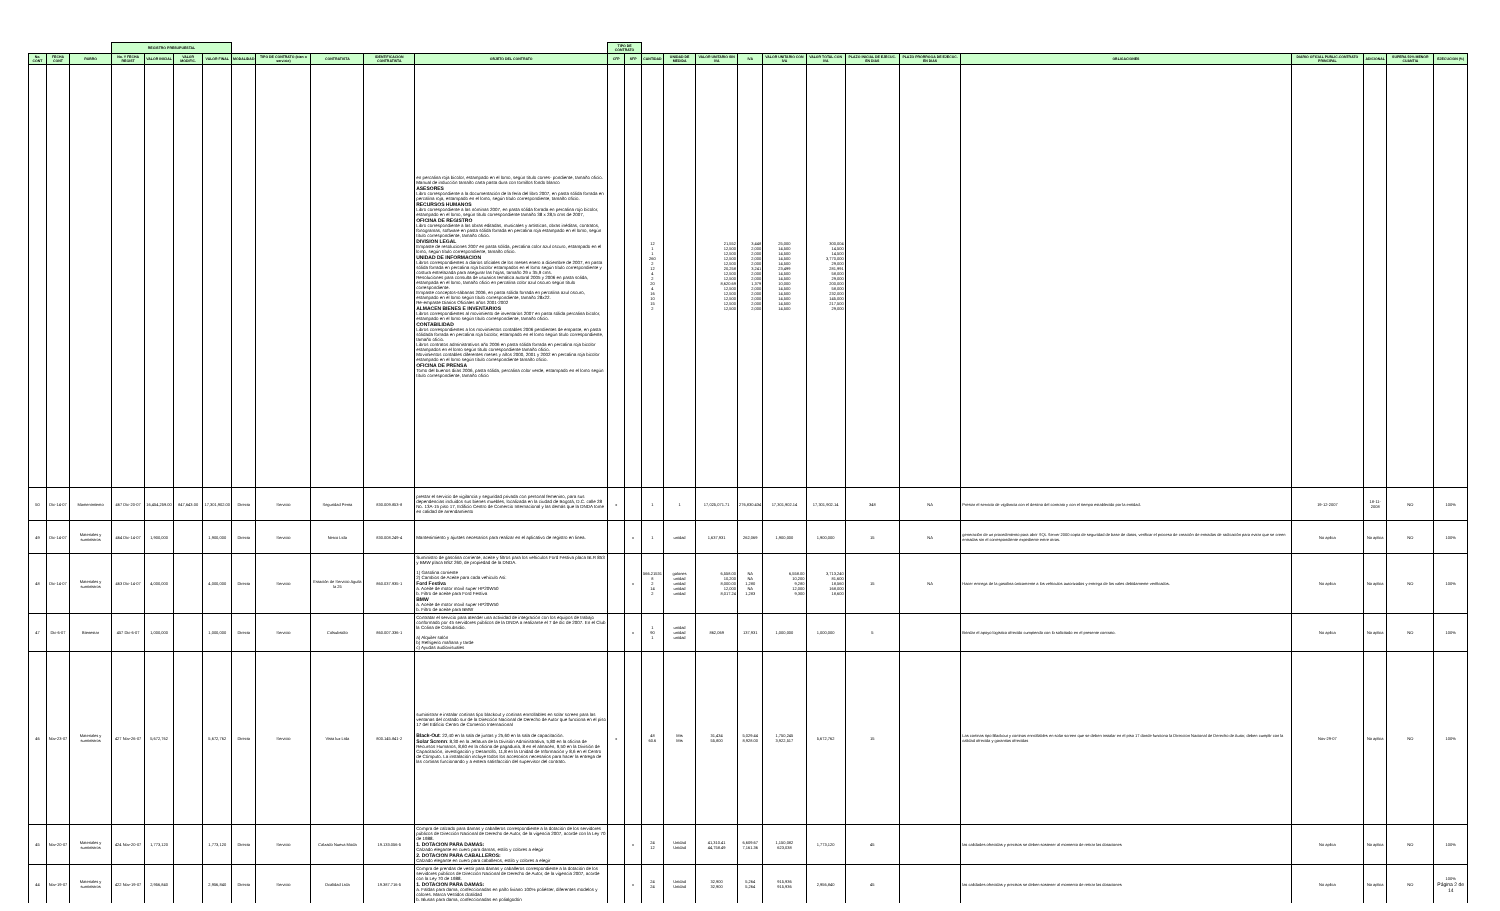| | | | REGISTRO PRESUPUESTAL | | | | | | | | | TIPO DE CONTRATO | | | | | | | | | | | | | | |
| --- | --- | --- | --- | --- | --- | --- | --- | --- | --- | --- | --- | --- | --- | --- | --- | --- | --- | --- | --- | --- | --- | --- | --- | --- | --- | --- |
| No. CONT | FECHA CONT | RUBRO | No. Y FECHA REGIST | VALOR INICIAL | VALOR MODIFIC. | VALOR FINAL | MODALIDAD | TIPO DE CONTRATO (bien o servicio) | CONTRATISTA | IDENTIFICACION CONTRATISTA | OBJETO DEL CONTRATO | CFP | SFP | CANTIDAD | UNIDAD DE MEDIDA | VALOR UNITARIO SIN IVA | IVA | VALOR UNITARIO CON IVA | VALOR TOTAL CON IVA | PLAZO INICIAL DE EJECUC. EN DIAS | PLAZO PRORROGA DE EJECUC. EN DIAS | OBLIGACIONES | DIARIO OFICIAL PUBLIC.CONTRATO PRINCIPAL | ADICIONAL | SUPERA 50% MENOR CUANTIA | EJECUCION (%) |
| | | | | | | | | | | | en percalina roja bicolor, estampado en el lomo, según título corres- pondiente, tamaño oficio. Manual de inducción tamaño carta pasta dura con tornillos fondo blanco ASESORES Libro correspondiente a la documentación de la feria del libro 2007, en pasta sólida forrada en percalina roja, estampado en el lomo, según título correspondiente, tamaño oficio. RECURSOS HUMANOS Libro correspondiente a las nóminas 2007, en pasta sólida forrada en percalina rojo bicolor, estampado en el lomo, según título correspondiente tamaño 38 x 28,5 cms de 2007, OFICINA DE REGISTRO Libro correspondiente a las obras editadas, musicales y artísticas, obras inéditas, contratos, fonogramas, software en pasta sólida forrada en percalina roja estampado en el lomo, según título correspondiente, tamaño oficio. DIVISION LEGAL Empaste de resoluciones 2007 en pasta sólida, percalina color azul oscuro, estampado en el lomo, según título correspondiente, tamaño oficio. UNIDAD DE INFORMACION Libros correspondientes a diarios oficiales de los meses enero a diciembre de 2007, en pasta sólida forrada en percalina roja bicolor estampados en el lomo según título correspondiente y costura entrelazada para asegurar las hojas, tamaño 29 x 35,9 cms. Resoluciones para consulta de usuarios temática autoral 2005 y 2006 en pasta solida, estampada en el lomo, tamaño oficio en percalina color azul oscuro según título correspondiente. Empaste conceptos-sábanas 2006, en pasta sólida forrada en percalina azul oscuro, estampado en el lomo según título correspondiente, tamaño 28x22. Re-empaste Diarios Oficiales años 2001-2002 ALMACEN BIENES E INVENTARIOS Libros correspondientes al movimiento de inventarios 2007 en pasta sólida percalina bicolor, estampado en el lomo según título correspondiente, tamaño oficio. CONTABILIDAD Libros correspondientes a los movimientos contables 2006 pendientes de empaste, en pasta sólidada forrada en percalina roja bicolor, estampado en el lomo según título correspondiente, tamaño oficio. Libros contratos administrativos año 2006 en pasta sólida forrada en percalina roja bicolor estampados en el lomo según título correspondiente tamaño oficio. Movimientos contables diferentes meses y años 2000, 2001 y 2002 en percalina roja bicolor estampado en el lomo según título correspondiente tamaño oficio. OFICINA DE PRENSA Tomo del buenos diías 2006, pasta sólida, percalina color verde, estampado en el lomo según título correspondiente, tamaño oficio | | | 12 1 1 260 2 12 4 2 20 4 16 10 15 2 | | 21,552 12,500 12,500 12,500 12,500 20,258 12,500 12,500 8,620.69 12,500 12,500 12,500 12,500 12,500 | 3,448 2,000 2,000 2,000 2,000 3,241 2,000 2,000 1,379 2,000 2,000 2,000 2,000 2,000 | 25,000 14,500 14,500 14,500 14,500 23,499 14,500 14,500 10,000 14,500 14,500 14,500 14,500 14,500 | 300,004 14,500 14,500 3,770,000 29,000 281,991 58,000 29,000 200,000 58,000 232,000 145,000 217,500 29,000 | | | | | | | |
| 50 | Dic-14-07 | Mantenimiento | 467 Dic-20-07 | 16,454,259.00 | 847,643.00 | 17,301,902.00 | Directa | Servicio | Seguridad Penta | 830.009.853-8 | prestar el servicio de vigilancia y seguridad privada con personal femenino, para sus dependencias incluidos sus bienes muebles, localizada en la ciudad de Bogotá, D.C. calle 28 No. 13A-15 piso 17, Edificio Centro de Comercio Internacional y las demás que la DNDA tome en calidad de arrendamiento | x | | 1 | 1 | 17,025,071.71 | 276,830.434 | 17,301,902.14 | 17,301,902.14 | 348 | NA | Prestar el servicio de vigilancia con el destino del contrato y con el tiempo establecido por la entidad. | 19-12-2007 | 18-11-2008 | NO | 100% |
| 49 | Dic-14-07 | Materiales y suministros | 464 Dic-14-07 | 1,900,000 | | 1,900,000 | Directa | Servicio | Netco Ltda | 830.008.249-4 | Mantenimiento y ajustes necesarios para realizar en el aplicativo de registro en linea. | | x | 1 | unidad | 1,637,931 | 262,069 | 1,900,000 | 1,900,000 | 15 | NA | generación de un procedimiento para abrir SQL Server 2000 copia de seguridad de base de datos, verificar el proceso de creación de entradas de radicación para evirar que se creen entradas sin el correspondiente expediente entre otras. | No aplica | No aplica | NO | 100% |
| 48 | Dic-14-07 | Materiales y suministros | 463 Dic-14-07 | 4,000,000 | | 4,000,000 | Directa | Servicio | Estación de Servicio Aguila la 25 | 860.037.935-1 | Suministro de gasolina corriente, aceite y filtros para los vehiculos Ford Festiva placa BLR 853 y BMW placa BSZ 260, de propiedad de la DNDA. 1) Gasolina corriente 2) Cambios de Aceite para cada vehiculo Asi: Ford Festiva a. Aceite de motor movil super HP20W50 b. Filtro de aceite para Ford Festiva BMW a. Aceite de motor movil super HP20W50 b. Filtro de aceite para BMW | | x | 566.21531 8 2 14 2 | galones unidad unidad unidad unidad | 6,558.00 10,200 8,000.00 12,000 8,017.24 | NA NA 1,280 NA 1,283 | 6,558.00 10,200 9,280 12,000 9,300 | 3,713,240 81,600 18,560 168,000 18,600 | 15 | NA | Hacer entrega de la gasolina únicamente a los vehiculos autorizados y entrega de los vales debidamente verificados. | No aplica | No aplica | NO | 100% |
| 47 | Dic-6-07 | Bienestar | 457 Dic-6-07 | 1,000,000 | | 1,000,000 | Directa | Servicio | Colsubsidio | 860.007.336-1 | Contratar el servicio para atender una actividad de integración con los equipos de trabajo conformado por 45 servidores públicos de la DNDA a realizarse el 7 de dic de 2007. En el Club la Colina de Colsubsidio. a) Alquiler salón b) Refrigerio mañana y tarde c) Ayudas audiovisuales | | x | 1 90 1 | unidad unidad unidad | 862,069 | 137,931 | 1,000,000 | 1,000,000 | 5 | | Brindar el apoyo logistico ofrecido cumpiendo con lo solicitado en el presente contrato. | No aplica | No aplica | NO | 100% |
| 46 | Nov-23-07 | Materiales y suministros | 427 Nov-26-07 | 5,672,762 | | 5,672,762 | Directa | Servicio | Vista luz Ltda | 800.145.841-2 | suministrar e instalar cortinas tipo blackout y cortinas enrrollables en solar screen para las ventanas del costado sur de la Dirección Nacional de Derecho de Autor que funciona en el piso 17 del Edificio Centro de Comercio Internacional Black-Out : 22,40 en la sala de juntas y 25,60 en la sala de capacitación. Solar Screnn : 8,30 en la Jefatura de la División Administrativa, 5,80 en la oficina de Recursos Humanos, 8,60 en la oficina de pagaduría, 8 en el almacén, 9,50 en la División de Capacitación, investigación y Desarrollo, 11,8 en la Unidad de Información y 8,6 en el Centro de Cómputo. La instalación incluye todos los accesorios necesarios para hacer la entrega de las cortinas funcionando y a entera satisfacción del supervisor del contrato. | x | | 48 60.6 | Mts Mts | 31,434 55,800 | 5,029.44 8,928.00 | 1,750,245 3,922,517 | 5,672,762 | 15 | | Las cortinas tipo Blackout y cortinas enrrollables en solar screen que se deben instalar en el piso 17 donde funciona la Direccion Nacional de Derecho de Autor, deben cumplir con la calidad ofrecida y garantias ofrecidas | Nov-29-07 | No aplica | NO | 100% |
| 45 | Nov-20-07 | Materiales y suministros | 424 Nov-20-07 | 1,773,120 | | 1,773,120 | Directa | Servicio | Calzado Nueva Moda | 19.133.056-5 | Compra de calzado para damas y caballeros correspondiente a la dotación de los servidores públicos de Dirección Nacional de Derecho de Autor, de la vigencia 2007, acorde con la Ley 70 de 1988. 1. DOTACION PARA DAMAS: Calzado elegante en cuero para damas, estilo y colores a elegir 2. DOTACION PARA CABALLEROS: Calzado elegante en cuero para caballeros, estilo y colores a elegir | | x | 24 12 | Unidad Unidad | 41,310.41 44,758.49 | 6,609.67 7,161.36 | 1,150,082 623,038 | 1,773,120 | 45 | | las calidades ofrecidas y precisos se deben sostener al momento de retirar las dotaciones | No aplica | No aplica | NO | 100% |
| 44 | Nov-19-07 | Materiales y suministros | 422 Nov-19-07 | 2,956,840 | | 2,956,840 | Directa | Servicio | Dcalidad Ltda | 19.387.716-5 | Compra de prendas de vestir para damas y caballeros correspondiente a la dotación de los servidores públicos de Dirección Nacional de Derecho de Autor, de la vigencia 2007, acorde con la Ley 70 de 1988. 1. DOTACION PARA DAMAS: a. Faldas para dama, confeccionadas en paño liviano 100% poliéster, diferentes modelos y colores. Marca Vestidos dcalidad b. Blusas para dama, confeccionadas en polialgodón | | x | 24 24 | Unidad Unidad | 32,900 32,900 | 5,264 5,264 | 915,936 915,936 | 2,956,840 | 45 | | las calidades ofrecidas y precisos se deben sostener al momento de retirar las dotaciones | No aplica | No aplica | NO | 100% Página 2 de 14 |